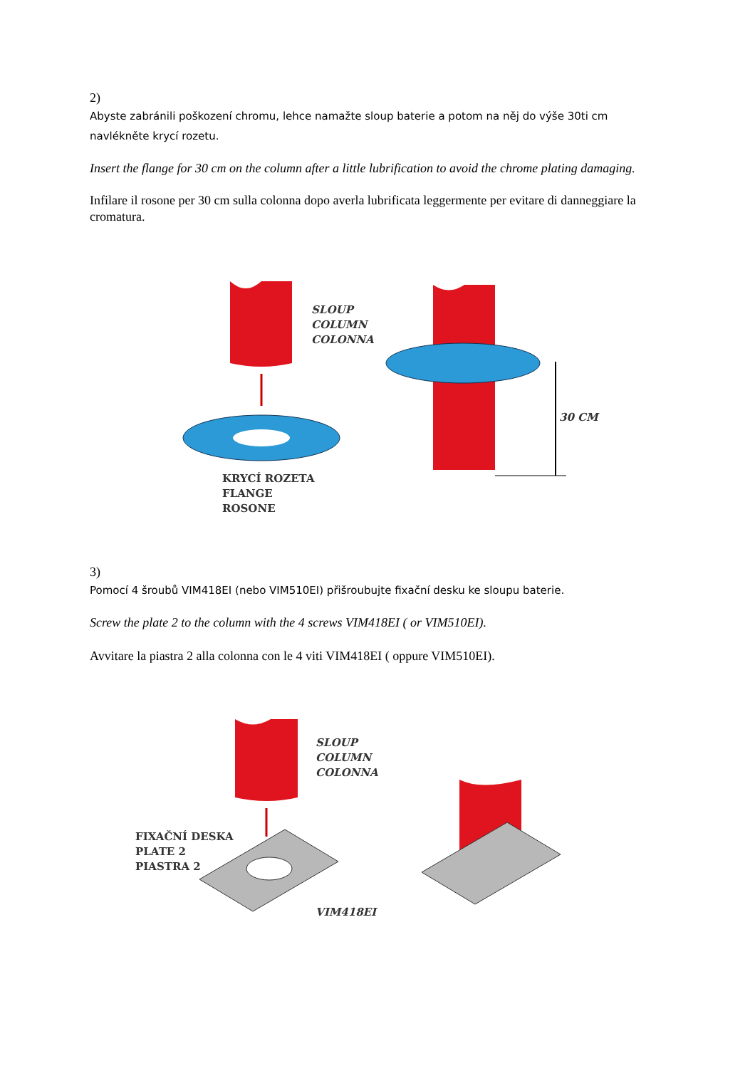2)
Abyste zabránili poškození chromu, lehce namažte sloup baterie a potom na něj do výše 30ti cm navlékněte krycí rozetu.
Insert the flange for 30 cm on the column after a little lubrification to avoid the chrome plating damaging.
Infilare il rosone per 30 cm sulla colonna dopo averla lubrificata leggermente per evitare di danneggiare la cromatura.
SLOUP
COLUMN
COLONNA
30 CM
KRYCÍ ROZETA
FLANGE
ROSONE
3)
Pomocí 4 šroubů VIM418EI (nebo VIM510EI) přišroubujte fixační desku ke sloupu baterie.
Screw the plate 2 to the column with the 4 screws VIM418EI ( or VIM510EI).
Avvitare la piastra 2 alla colonna con le 4 viti VIM418EI ( oppure VIM510EI).
SLOUP
COLUMN
COLONNA
FIXAČNÍ DESKA
PLATE 2
PIASTRA 2
VIM418EI